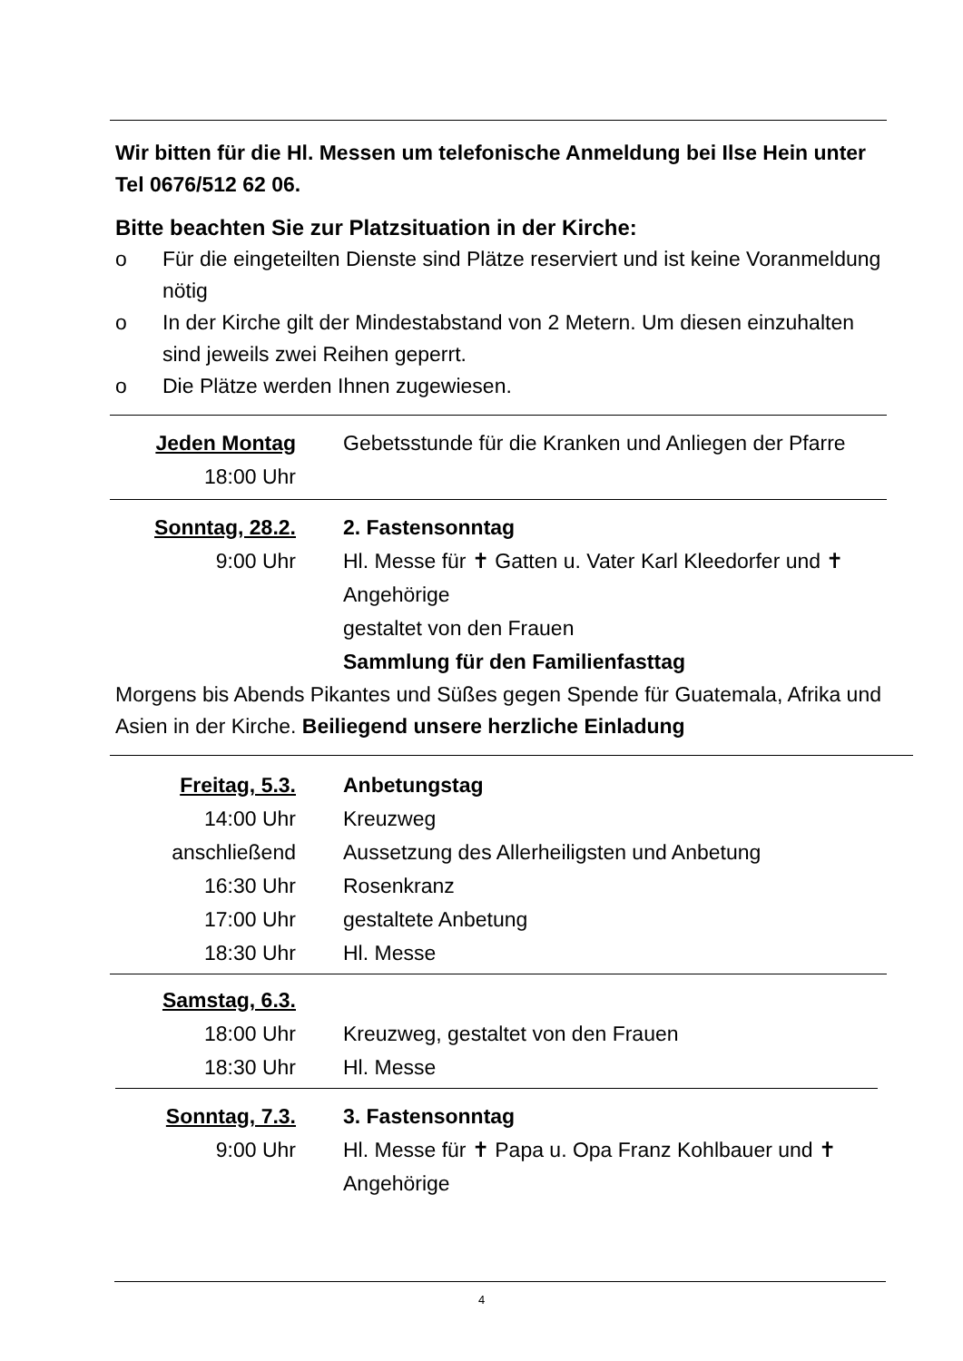Wir bitten für die Hl. Messen um telefonische Anmeldung bei Ilse Hein unter Tel 0676/512 62 06.
Bitte beachten Sie zur Platzsituation in der Kirche:
o Für die eingeteilten Dienste sind Plätze reserviert und ist keine Voranmeldung nötig
o In der Kirche gilt der Mindestabstand von 2 Metern. Um diesen einzuhalten sind jeweils zwei Reihen geperrt.
o Die Plätze werden Ihnen zugewiesen.
Jeden Montag
18:00 Uhr
Gebetsstunde für die Kranken und Anliegen der Pfarre
Sonntag, 28.2.
9:00 Uhr
2. Fastensonntag
Hl. Messe für ✝ Gatten u. Vater Karl Kleedorfer und ✝ Angehörige
gestaltet von den Frauen
Sammlung für den Familienfasttag
Morgens bis Abends Pikantes und Süßes gegen Spende für Guatemala, Afrika und Asien in der Kirche. Beiliegend unsere herzliche Einladung
Freitag, 5.3. Anbetungstag
14:00 Uhr Kreuzweg
anschließend Aussetzung des Allerheiligsten und Anbetung
16:30 Uhr Rosenkranz
17:00 Uhr gestaltete Anbetung
18:30 Uhr Hl. Messe
Samstag, 6.3.
18:00 Uhr Kreuzweg, gestaltet von den Frauen
18:30 Uhr Hl. Messe
Sonntag, 7.3.
9:00 Uhr
3. Fastensonntag
Hl. Messe für ✝ Papa u. Opa Franz Kohlbauer und ✝ Angehörige
4